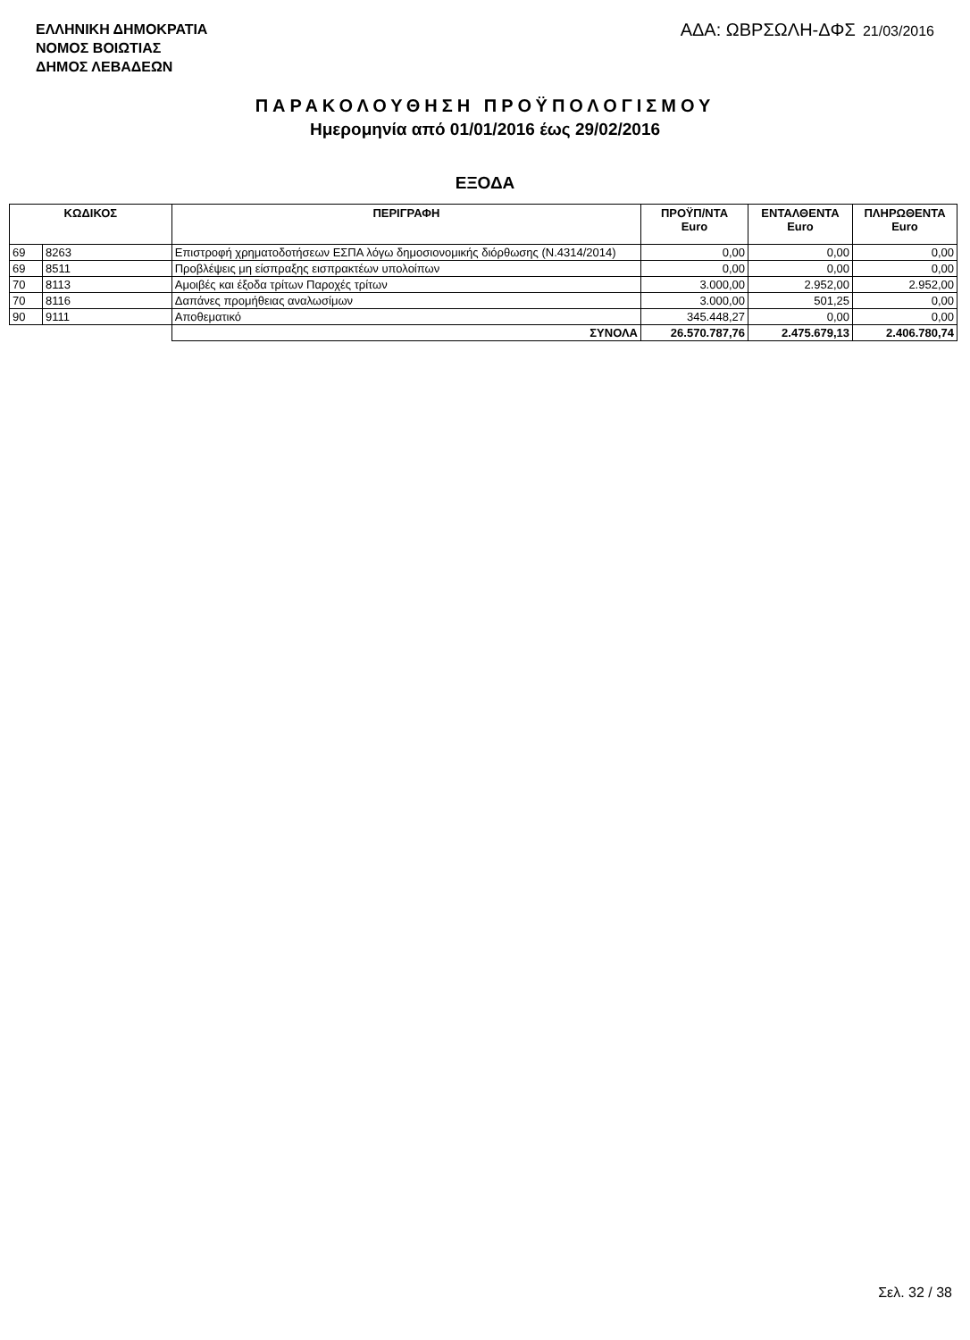ΕΛΛΗΝΙΚΗ ΔΗΜΟΚΡΑΤΙΑ
ΝΟΜΟΣ ΒΟΙΩΤΙΑΣ
ΔΗΜΟΣ ΛΕΒΑΔΕΩΝ
ΑΔΑ: ΩΒΡΣΩΛΗ-ΔΦΣ 21/03/2016
ΠΑΡΑΚΟΛΟΥΘΗΣΗ ΠΡΟΫΠΟΛΟΓΙΣΜΟΥ
Ημερομηνία από 01/01/2016 έως 29/02/2016
ΕΞΟΔΑ
| ΚΩΔΙΚΟΣ | | ΠΕΡΙΓΡΑΦΗ | ΠΡΟΫΠ/ΝΤΑ Euro | ΕΝΤΑΛΘΕΝΤΑ Euro | ΠΛΗΡΩΘΕΝΤΑ Euro |
| --- | --- | --- | --- | --- | --- |
| 69 | 8263 | Επιστροφή χρηματοδοτήσεων ΕΣΠΑ λόγω δημοσιονομικής διόρθωσης (Ν.4314/2014) | 0,00 | 0,00 | 0,00 |
| 69 | 8511 | Προβλέψεις μη είσπραξης εισπρακτέων υπολοίπων | 0,00 | 0,00 | 0,00 |
| 70 | 8113 | Αμοιβές και έξοδα τρίτων Παροχές τρίτων | 3.000,00 | 2.952,00 | 2.952,00 |
| 70 | 8116 | Δαπάνες προμήθειας αναλωσίμων | 3.000,00 | 501,25 | 0,00 |
| 90 | 9111 | Αποθεματικό | 345.448,27 | 0,00 | 0,00 |
| | | ΣΥΝΟΛΑ | 26.570.787,76 | 2.475.679,13 | 2.406.780,74 |
Σελ. 32 / 38